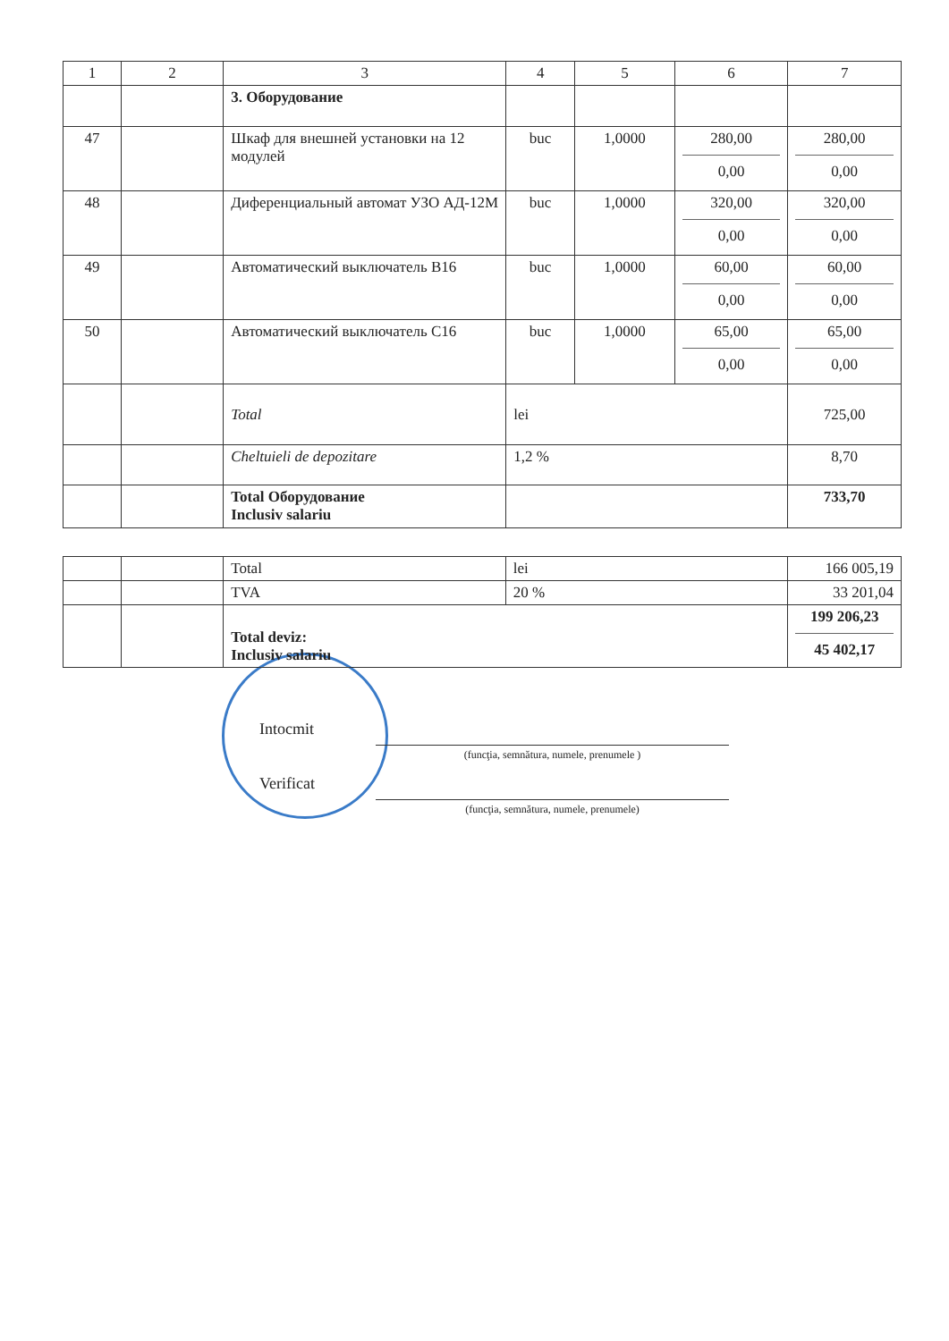| 1 | 2 | 3 | 4 | 5 | 6 | 7 |
| --- | --- | --- | --- | --- | --- | --- |
| | | 3. Оборудование | | | | |
| 47 | | Шкаф для внешней установки на 12 модулей | buc | 1,0000 | 280,00 0,00 | 280,00 0,00 |
| 48 | | Диференциальный автомат УЗО АД-12М | buc | 1,0000 | 320,00 0,00 | 320,00 0,00 |
| 49 | | Автоматический выключатель B16 | buc | 1,0000 | 60,00 0,00 | 60,00 0,00 |
| 50 | | Автоматический выключатель C16 | buc | 1,0000 | 65,00 0,00 | 65,00 0,00 |
| | | Total | lei | | | 725,00 |
| | | Cheltuieli de depozitare | 1,2 % | | | 8,70 |
| | | Total Оборудование Inclusiv salariu | | | | 733,70 |
| | | Total | lei | 166 005,19 |
| | | TVA | 20 % | 33 201,04 |
| | | Total deviz: Inclusiv salariu | | 199 206,23 45 402,17 |
Intocmit
(funcţia, semnătura, numele, prenumele )
Verificat
(funcţia, semnătura, numele, prenumele)